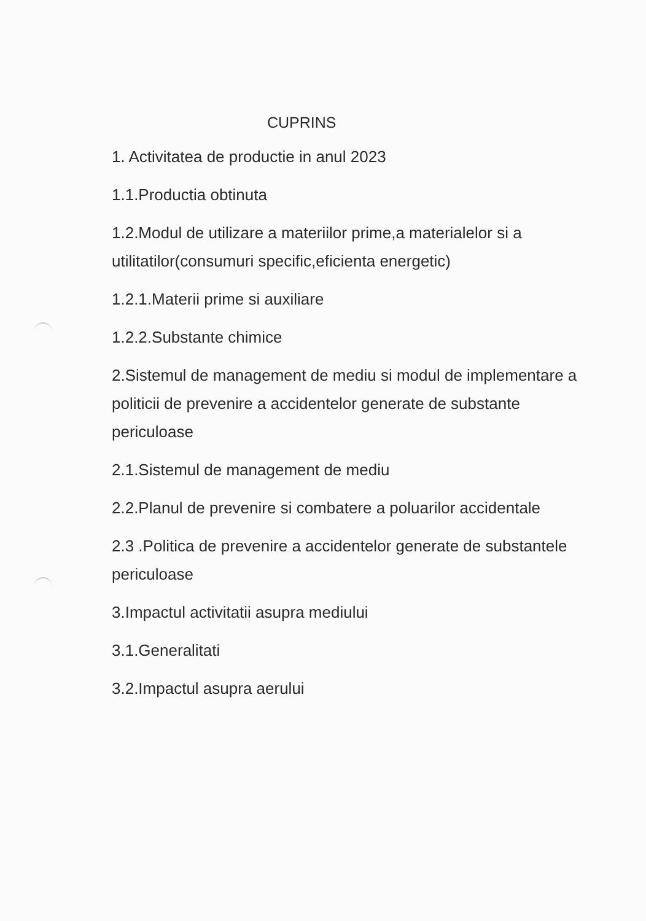CUPRINS
1. Activitatea de productie in anul 2023
1.1.Productia obtinuta
1.2.Modul de utilizare a materiilor prime,a materialelor si a utilitatilor(consumuri specific,eficienta energetic)
1.2.1.Materii prime si auxiliare
1.2.2.Substante chimice
2.Sistemul de management de mediu si modul de implementare a politicii de prevenire a accidentelor generate de substante periculoase
2.1.Sistemul de management de mediu
2.2.Planul de prevenire si combatere a poluarilor accidentale
2.3 .Politica de prevenire a accidentelor generate de substantele periculoase
3.Impactul activitatii asupra mediului
3.1.Generalitati
3.2.Impactul asupra aerului